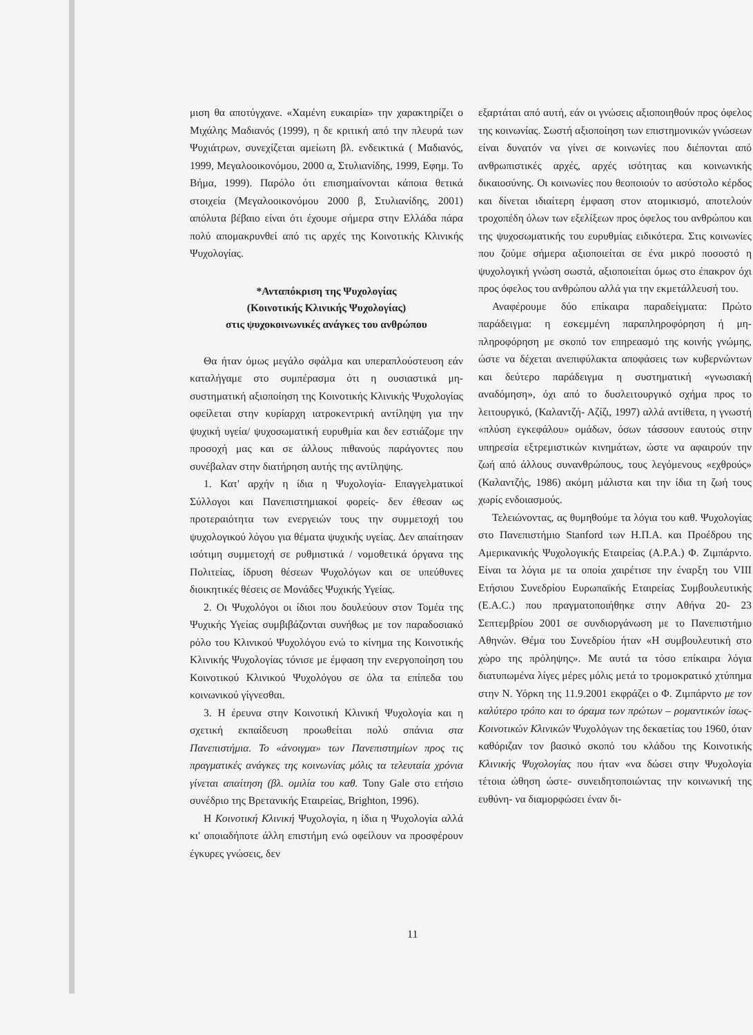μιση θα αποτύγχανε. «Χαμένη ευκαιρία» την χαρακτηρίζει ο Μιχάλης Μαδιανός (1999), η δε κριτική από την πλευρά των Ψυχιάτρων, συνεχίζεται αμείωτη βλ. ενδεικτικά ( Μαδιανός, 1999, Μεγαλοοικονόμου, 2000 α, Στυλιανίδης, 1999, Εφημ. Το Βήμα, 1999). Παρόλο ότι επισημαίνονται κάποια θετικά στοιχεία (Μεγαλοοικονόμου 2000 β, Στυλιανίδης, 2001) απόλυτα βέβαιο είναι ότι έχουμε σήμερα στην Ελλάδα πάρα πολύ απομακρυνθεί από τις αρχές της Κοινοτικής Κλινικής Ψυχολογίας.
*Ανταπόκριση της Ψυχολογίας
(Κοινοτικής Κλινικής Ψυχολογίας)
στις ψυχοκοινωνικές ανάγκες του ανθρώπου
Θα ήταν όμως μεγάλο σφάλμα και υπεραπλούστευση εάν καταλήγαμε στο συμπέρασμα ότι η ουσιαστικά μη- συστηματική αξιοποίηση της Κοινοτικής Κλινικής Ψυχολογίας οφείλεται στην κυρίαρχη ιατροκεντρική αντίληψη για την ψυχική υγεία/ ψυχοσωματική ευρυθμία και δεν εστιάζομε την προσοχή μας και σε άλλους πιθανούς παράγοντες που συνέβαλαν στην διατήρηση αυτής της αντίληψης.
1. Κατ' αρχήν η ίδια η Ψυχολογία- Επαγγελματικοί Σύλλογοι και Πανεπιστημιακοί φορείς- δεν έθεσαν ως προτεραιότητα των ενεργειών τους την συμμετοχή του ψυχολογικού λόγου για θέματα ψυχικής υγείας. Δεν απαίτησαν ισότιμη συμμετοχή σε ρυθμιστικά / νομοθετικά όργανα της Πολιτείας, ίδρυση θέσεων Ψυχολόγων και σε υπεύθυνες διοικητικές θέσεις σε Μονάδες Ψυχικής Υγείας.
2. Οι Ψυχολόγοι οι ίδιοι που δουλεύουν στον Τομέα της Ψυχικής Υγείας συμβιβάζονται συνήθως με τον παραδοσιακό ρόλο του Κλινικού Ψυχολόγου ενώ το κίνημα της Κοινοτικής Κλινικής Ψυχολογίας τόνισε με έμφαση την ενεργοποίηση του Κοινοτικού Κλινικού Ψυχολόγου σε όλα τα επίπεδα του κοινωνικού γίγνεσθαι.
3. Η έρευνα στην Κοινοτική Κλινική Ψυχολογία και η σχετική εκπαίδευση προωθείται πολύ σπάνια στα Πανεπιστήμια. Το «άνοιγμα» των Πανεπιστημίων προς τις πραγματικές ανάγκες της κοινωνίας μόλις τα τελευταία χρόνια γίνεται απαίτηση (βλ. ομιλία του καθ. Tony Gale στο ετήσιο συνέδριο της Βρετανικής Εταιρείας, Brighton, 1996).
Η Κοινοτική Κλινική Ψυχολογία, η ίδια η Ψυχολογία αλλά κι' οποιαδήποτε άλλη επιστήμη ενώ οφείλουν να προσφέρουν έγκυρες γνώσεις, δεν
εξαρτάται από αυτή, εάν οι γνώσεις αξιοποιηθούν προς όφελος της κοινωνίας. Σωστή αξιοποίηση των επιστημονικών γνώσεων είναι δυνατόν να γίνει σε κοινωνίες που διέπονται από ανθρωπιστικές αρχές, αρχές ισότητας και κοινωνικής δικαιοσύνης. Οι κοινωνίες που θεοποιούν το ασύστολο κέρδος και δίνεται ιδιαίτερη έμφαση στον ατομικισμό, αποτελούν τροχοπέδη όλων των εξελίξεων προς όφελος του ανθρώπου και της ψυχοσωματικής του ευρυθμίας ειδικότερα. Στις κοινωνίες που ζούμε σήμερα αξιοποιείται σε ένα μικρό ποσοστό η ψυχολογική γνώση σωστά, αξιοποιείται όμως στο έπακρον όχι προς όφελος του ανθρώπου αλλά για την εκμετάλλευσή του.
Αναφέρουμε δύο επίκαιρα παραδείγματα: Πρώτο παράδειγμα: η εσκεμμένη παραπληροφόρηση ή μη-πληροφόρηση με σκοπό τον επηρεασμό της κοινής γνώμης, ώστε να δέχεται ανεπιφύλακτα αποφάσεις των κυβερνώντων και δεύτερο παράδειγμα η συστηματική «γνωσιακή αναδόμηση», όχι από το δυσλειτουργικό σχήμα προς το λειτουργικό, (Καλαντζή- Αζίζι, 1997) αλλά αντίθετα, η γνωστή «πλύση εγκεφάλου» ομάδων, όσων τάσσουν εαυτούς στην υπηρεσία εξτρεμιστικών κινημάτων, ώστε να αφαιρούν την ζωή από άλλους συνανθρώπους, τους λεγόμενους «εχθρούς» (Καλαντζής, 1986) ακόμη μάλιστα και την ίδια τη ζωή τους χωρίς ενδοιασμούς.
Τελειώνοντας, ας θυμηθούμε τα λόγια του καθ. Ψυχολογίας στο Πανεπιστήμιο Stanford των Η.Π.Α. και Προέδρου της Αμερικανικής Ψυχολογικής Εταιρείας (A.P.A.) Φ. Ζιμπάρντο. Είναι τα λόγια με τα οποία χαιρέτισε την έναρξη του VIII Ετήσιου Συνεδρίου Ευρωπαϊκής Εταιρείας Συμβουλευτικής (E.A.C.) που πραγματοποιήθηκε στην Αθήνα 20- 23 Σεπτεμβρίου 2001 σε συνδιοργάνωση με το Πανεπιστήμιο Αθηνών. Θέμα του Συνεδρίου ήταν «Η συμβουλευτική στο χώρο της πρόληψης». Με αυτά τα τόσο επίκαιρα λόγια διατυπωμένα λίγες μέρες μόλις μετά το τρομοκρατικό χτύπημα στην Ν. Υόρκη της 11.9.2001 εκφράζει ο Φ. Ζιμπάρντο με τον καλύτερο τρόπο και το όραμα των πρώτων – ρομαντικών ίσως- Κοινοτικών Κλινικών Ψυχολόγων της δεκαετίας του 1960, όταν καθόριζαν τον βασικό σκοπό του κλάδου της Κοινοτικής Κλινικής Ψυχολογίας που ήταν «να δώσει στην Ψυχολογία τέτοια ώθηση ώστε- συνειδητοποιώντας την κοινωνική της ευθύνη- να διαμορφώσει έναν δι-
11